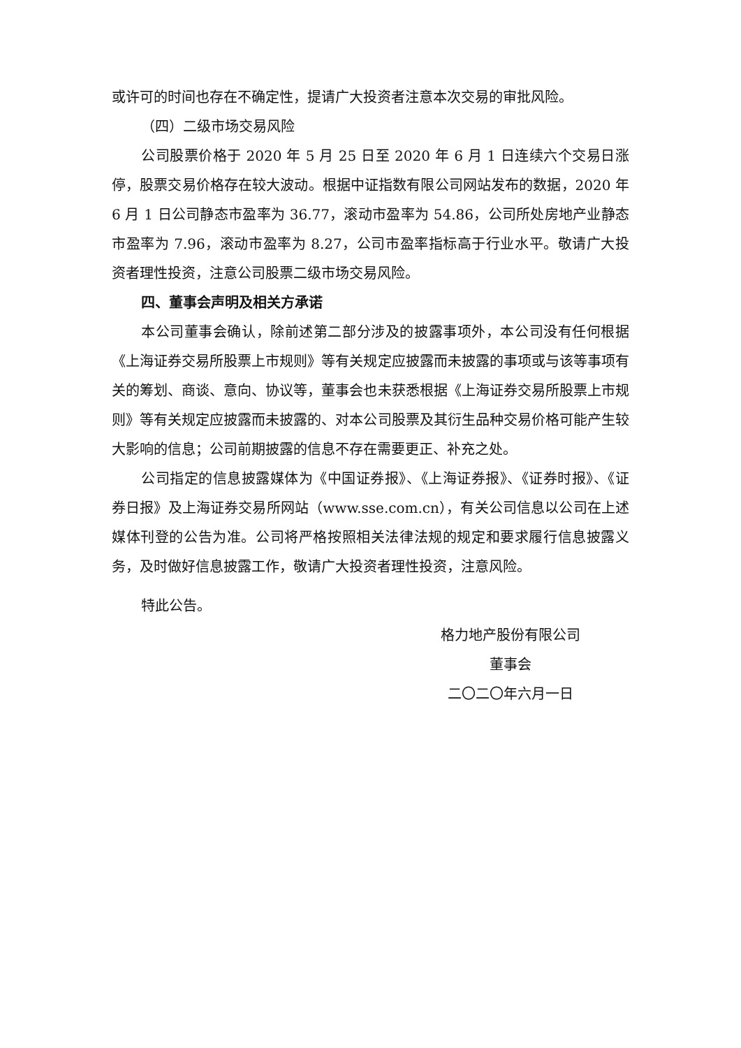或许可的时间也存在不确定性，提请广大投资者注意本次交易的审批风险。
（四）二级市场交易风险
公司股票价格于 2020 年 5 月 25 日至 2020 年 6 月 1 日连续六个交易日涨停，股票交易价格存在较大波动。根据中证指数有限公司网站发布的数据，2020 年 6 月 1 日公司静态市盈率为 36.77，滚动市盈率为 54.86，公司所处房地产业静态市盈率为 7.96，滚动市盈率为 8.27，公司市盈率指标高于行业水平。敬请广大投资者理性投资，注意公司股票二级市场交易风险。
四、董事会声明及相关方承诺
本公司董事会确认，除前述第二部分涉及的披露事项外，本公司没有任何根据《上海证券交易所股票上市规则》等有关规定应披露而未披露的事项或与该等事项有关的筹划、商谈、意向、协议等，董事会也未获悉根据《上海证券交易所股票上市规则》等有关规定应披露而未披露的、对本公司股票及其衍生品种交易价格可能产生较大影响的信息；公司前期披露的信息不存在需要更正、补充之处。
公司指定的信息披露媒体为《中国证券报》、《上海证券报》、《证券时报》、《证券日报》及上海证券交易所网站（www.sse.com.cn），有关公司信息以公司在上述媒体刊登的公告为准。公司将严格按照相关法律法规的规定和要求履行信息披露义务，及时做好信息披露工作，敬请广大投资者理性投资，注意风险。
特此公告。
格力地产股份有限公司
董事会
二〇二〇年六月一日